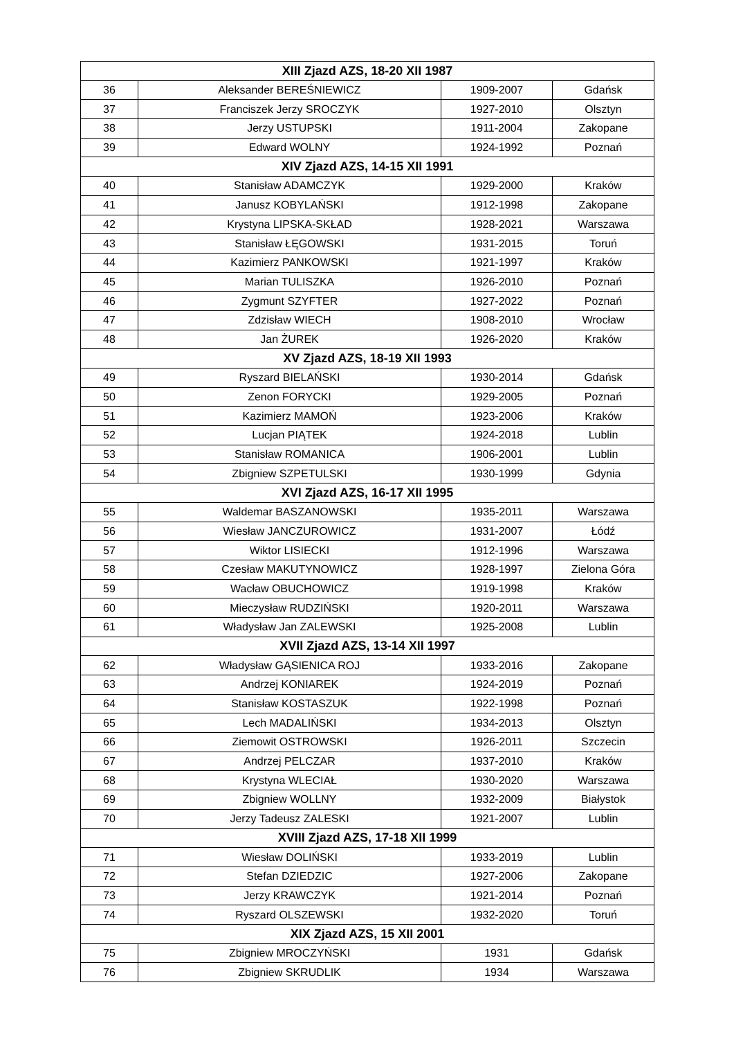| XIII Zjazd AZS, 18-20 XII 1987 | | | |
| --- | --- | --- | --- |
| 36 | Aleksander BEREŚNIEWICZ | 1909-2007 | Gdańsk |
| 37 | Franciszek Jerzy SROCZYK | 1927-2010 | Olsztyn |
| 38 | Jerzy USTUPSKI | 1911-2004 | Zakopane |
| 39 | Edward WOLNY | 1924-1992 | Poznań |
| XIV Zjazd AZS, 14-15 XII 1991 | | | |
| 40 | Stanisław ADAMCZYK | 1929-2000 | Kraków |
| 41 | Janusz KOBYLAŃSKI | 1912-1998 | Zakopane |
| 42 | Krystyna LIPSKA-SKŁAD | 1928-2021 | Warszawa |
| 43 | Stanisław ŁĘGOWSKI | 1931-2015 | Toruń |
| 44 | Kazimierz PANKOWSKI | 1921-1997 | Kraków |
| 45 | Marian TULISZKA | 1926-2010 | Poznań |
| 46 | Zygmunt SZYFTER | 1927-2022 | Poznań |
| 47 | Zdzisław WIECH | 1908-2010 | Wrocław |
| 48 | Jan ŻUREK | 1926-2020 | Kraków |
| XV Zjazd AZS, 18-19 XII 1993 | | | |
| 49 | Ryszard BIELAŃSKI | 1930-2014 | Gdańsk |
| 50 | Zenon FORYCKI | 1929-2005 | Poznań |
| 51 | Kazimierz MAMOŃ | 1923-2006 | Kraków |
| 52 | Lucjan PIĄTEK | 1924-2018 | Lublin |
| 53 | Stanisław ROMANICA | 1906-2001 | Lublin |
| 54 | Zbigniew SZPETULSKI | 1930-1999 | Gdynia |
| XVI Zjazd AZS, 16-17 XII 1995 | | | |
| 55 | Waldemar BASZANOWSKI | 1935-2011 | Warszawa |
| 56 | Wiesław JANCZUROWICZ | 1931-2007 | Łódź |
| 57 | Wiktor LISIECKI | 1912-1996 | Warszawa |
| 58 | Czesław MAKUTYNOWICZ | 1928-1997 | Zielona Góra |
| 59 | Wacław OBUCHOWICZ | 1919-1998 | Kraków |
| 60 | Mieczysław RUDZIŃSKI | 1920-2011 | Warszawa |
| 61 | Władysław Jan ZALEWSKI | 1925-2008 | Lublin |
| XVII Zjazd AZS, 13-14 XII 1997 | | | |
| 62 | Władysław GĄSIENICA ROJ | 1933-2016 | Zakopane |
| 63 | Andrzej KONIAREK | 1924-2019 | Poznań |
| 64 | Stanisław KOSTASZUK | 1922-1998 | Poznań |
| 65 | Lech MADALIŃSKI | 1934-2013 | Olsztyn |
| 66 | Ziemowit OSTROWSKI | 1926-2011 | Szczecin |
| 67 | Andrzej PELCZAR | 1937-2010 | Kraków |
| 68 | Krystyna WLECIAŁ | 1930-2020 | Warszawa |
| 69 | Zbigniew WOLLNY | 1932-2009 | Białystok |
| 70 | Jerzy Tadeusz ZALESKI | 1921-2007 | Lublin |
| XVIII Zjazd AZS, 17-18 XII 1999 | | | |
| 71 | Wiesław DOLIŃSKI | 1933-2019 | Lublin |
| 72 | Stefan DZIEDZIC | 1927-2006 | Zakopane |
| 73 | Jerzy KRAWCZYK | 1921-2014 | Poznań |
| 74 | Ryszard OLSZEWSKI | 1932-2020 | Toruń |
| XIX Zjazd AZS, 15 XII 2001 | | | |
| 75 | Zbigniew MROCZYŃSKI | 1931 | Gdańsk |
| 76 | Zbigniew SKRUDLIK | 1934 | Warszawa |